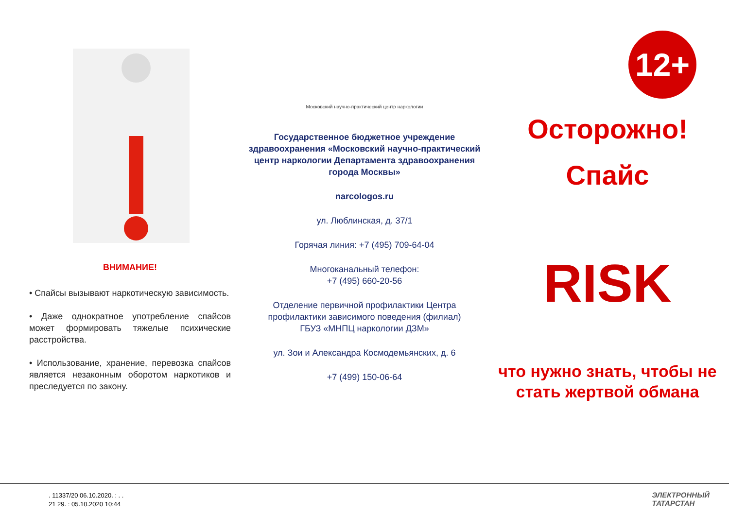ВНИМАНИЕ!
• Спайсы вызывают наркотическую зависимость.
• Даже однократное употребление спайсов может формировать тяжелые психические расстройства.
• Использование, хранение, перевозка спайсов является незаконным оборотом наркотиков и преследуется по закону.
Московский научно-практический центр наркологии
Государственное бюджетное учреждение здравоохранения «Московский научно-практический центр наркологии Департамента здравоохранения города Москвы»
narcologos.ru
ул. Люблинская, д. 37/1
Горячая линия: +7 (495) 709-64-04
Многоканальный телефон:
+7 (495) 660-20-56
Отделение первичной профилактики Центра профилактики зависимого поведения (филиал)
ГБУЗ «МНПЦ наркологии ДЗМ»
ул. Зои и Александра Космодемьянских, д. 6
+7 (499) 150-06-64
12+
Осторожно!
Спайс
RISK
что нужно знать, чтобы не стать жертвой обмана
. 11337/20 06.10.2020. : . .
21 29. : 05.10.2020 10:44
ЭЛЕКТРОННЫЙ
ТАТАРСТАН